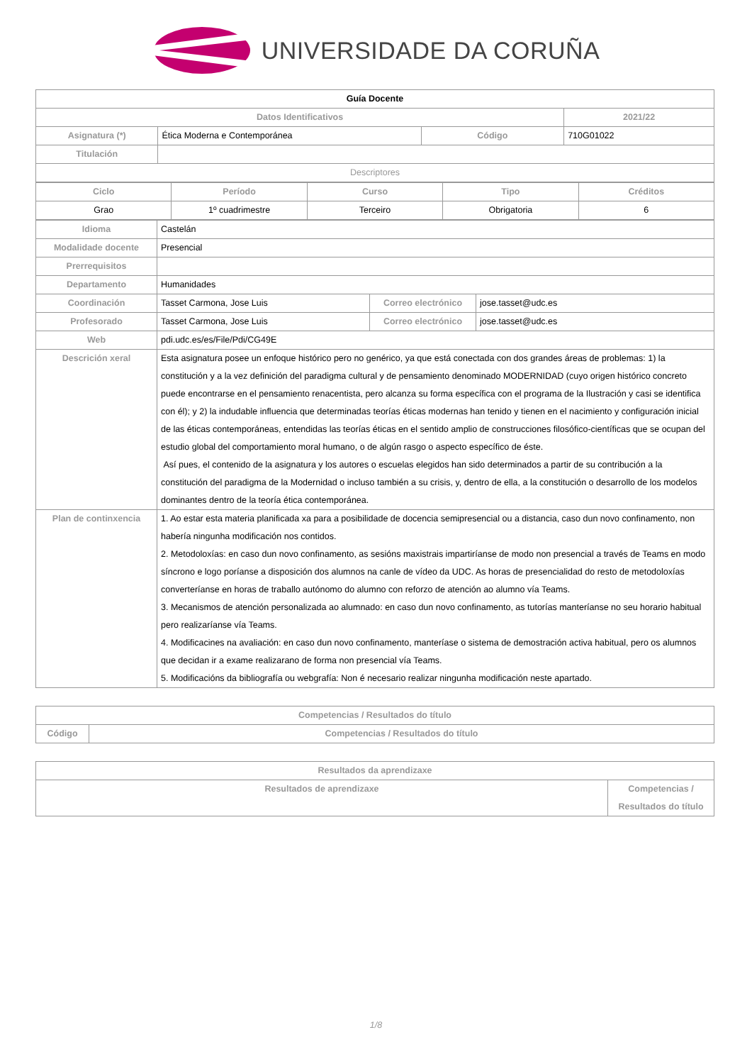UNIVERSIDADE DA CORUÑA
| Guía Docente | | | |
| Datos Identificativos | | | 2021/22 |
| Asignatura (*) | Ética Moderna e Contemporánea | Código | 710G01022 |
| Titulación | | | |
| Descriptores | | | |
| Ciclo | Período | Curso | Tipo | Créditos |
| Grao | 1º cuadrimestre | Terceiro | Obrigatoria | 6 |
| Idioma | Castelán | | |
| Modalidade docente | Presencial | | |
| Prerrequisitos | | | |
| Departamento | Humanidades | | |
| Coordinación | Tasset Carmona, Jose Luis | Correo electrónico | jose.tasset@udc.es |
| Profesorado | Tasset Carmona, Jose Luis | Correo electrónico | jose.tasset@udc.es |
| Web | pdi.udc.es/es/File/Pdi/CG49E | | |
| Descrición xeral | Esta asignatura posee un enfoque histórico pero no genérico, ya que está conectada con dos grandes áreas de problemas: 1) la constitución y a la vez definición del paradigma cultural y de pensamiento denominado MODERNIDAD (cuyo origen histórico concreto puede encontrarse en el pensamiento renacentista, pero alcanza su forma específica con el programa de la Ilustración y casi se identifica con él); y 2) la indudable influencia que determinadas teorías éticas modernas han tenido y tienen en el nacimiento y configuración inicial de las éticas contemporáneas, entendidas las teorías éticas en el sentido amplio de construcciones filosófico-científicas que se ocupan del estudio global del comportamiento moral humano, o de algún rasgo o aspecto específico de éste. Así pues, el contenido de la asignatura y los autores o escuelas elegidos han sido determinados a partir de su contribución a la constitución del paradigma de la Modernidad o incluso también a su crisis, y, dentro de ella, a la constitución o desarrollo de los modelos dominantes dentro de la teoría ética contemporánea. | | |
| Plan de continxencia | 1. Ao estar esta materia planificada xa para a posibilidade de docencia semipresencial ou a distancia, caso dun novo confinamento, non habería ningunha modificación nos contidos. 2. Metodoloxías: en caso dun novo confinamento, as sesións maxistrais impartiríanse de modo non presencial a través de Teams en modo síncrono e logo poríanse a disposición dos alumnos na canle de vídeo da UDC. As horas de presencialidad do resto de metodoloxías converteríanse en horas de traballo autónomo do alumno con reforzo de atención ao alumno vía Teams. 3. Mecanismos de atención personalizada ao alumnado: en caso dun novo confinamento, as tutorías manteríanse no seu horario habitual pero realizaríanse vía Teams. 4. Modificacines na avaliación: en caso dun novo confinamento, manteríase o sistema de demostración activa habitual, pero os alumnos que decidan ir a exame realizarano de forma non presencial vía Teams. 5. Modificacións da bibliografía ou webgrafía: Non é necesario realizar ningunha modificación neste apartado. | | |
| Competencias / Resultados do título | |
| Código | Competencias / Resultados do título |
| Resultados da aprendizaxe | |
| Resultados de aprendizaxe | Competencias / Resultados do título |
1/8